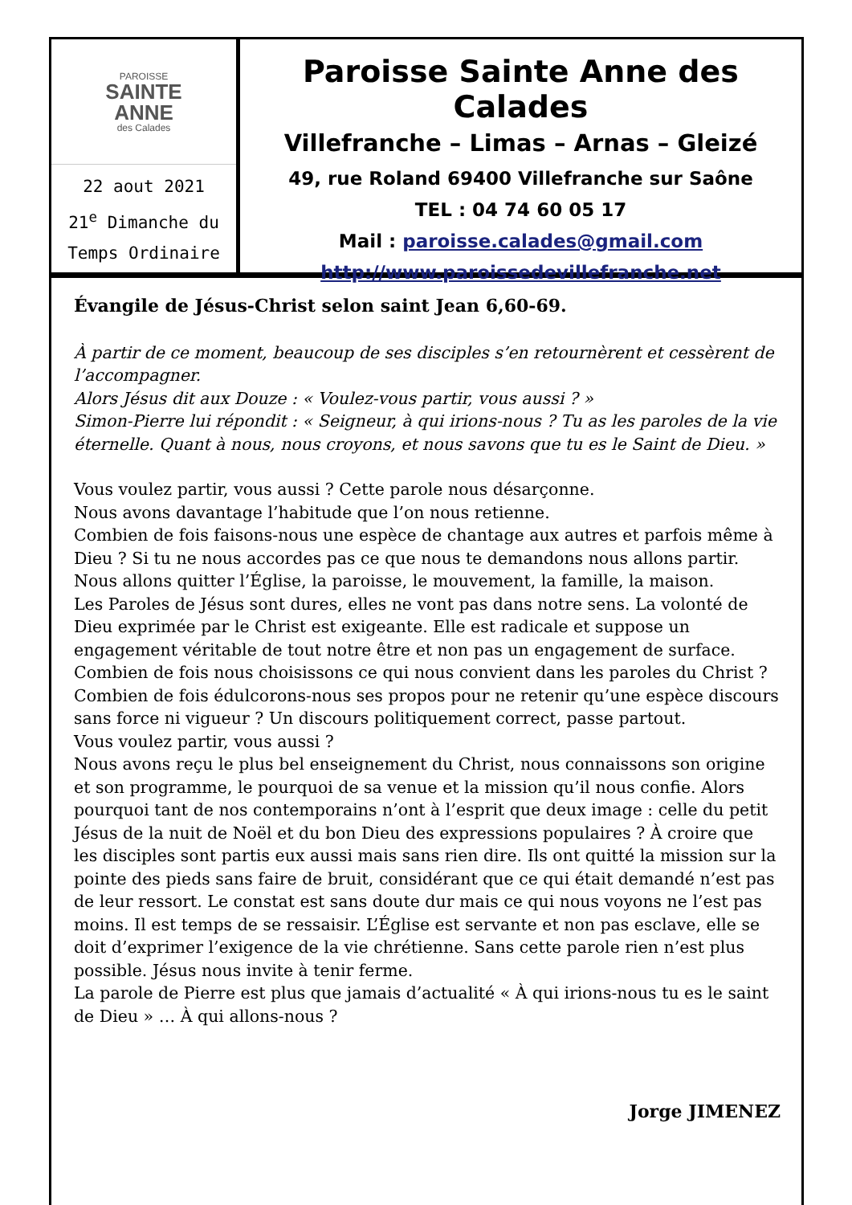PAROISSE
SAINTE
ANNE
des Calades
22 aout 2021
21<sup>e</sup> Dimanche du
Temps Ordinaire
Paroisse Sainte Anne des Calades
Villefranche – Limas – Arnas – Gleizé
49, rue Roland 69400 Villefranche sur Saône
TEL : 04 74 60 05 17
Mail : paroisse.calades@gmail.com
http://www.paroissedevillefranche.net
Évangile de Jésus-Christ selon saint Jean 6,60-69.
À partir de ce moment, beaucoup de ses disciples s’en retournèrent et cessèrent de l’accompagner.
Alors Jésus dit aux Douze : « Voulez-vous partir, vous aussi ? »
Simon-Pierre lui répondit : « Seigneur, à qui irions-nous ? Tu as les paroles de la vie éternelle. Quant à nous, nous croyons, et nous savons que tu es le Saint de Dieu. »
Vous voulez partir, vous aussi ? Cette parole nous désarçonne.
Nous avons davantage l’habitude que l’on nous retienne.
Combien de fois faisons-nous une espèce de chantage aux autres et parfois même à Dieu ? Si tu ne nous accordes pas ce que nous te demandons nous allons partir. Nous allons quitter l’Église, la paroisse, le mouvement, la famille, la maison.
Les Paroles de Jésus sont dures, elles ne vont pas dans notre sens. La volonté de Dieu exprimée par le Christ est exigeante. Elle est radicale et suppose un engagement véritable de tout notre être et non pas un engagement de surface. Combien de fois nous choisissons ce qui nous convient dans les paroles du Christ ? Combien de fois édulcorons-nous ses propos pour ne retenir qu’une espèce discours sans force ni vigueur ? Un discours politiquement correct, passe partout.
Vous voulez partir, vous aussi ?
Nous avons reçu le plus bel enseignement du Christ, nous connaissons son origine et son programme, le pourquoi de sa venue et la mission qu’il nous confie. Alors pourquoi tant de nos contemporains n’ont à l’esprit que deux image : celle du petit Jésus de la nuit de Noël et du bon Dieu des expressions populaires ? À croire que les disciples sont partis eux aussi mais sans rien dire. Ils ont quitté la mission sur la pointe des pieds sans faire de bruit, considérant que ce qui était demandé n’est pas de leur ressort. Le constat est sans doute dur mais ce qui nous voyons ne l’est pas moins. Il est temps de se ressaisir. L’Église est servante et non pas esclave, elle se doit d’exprimer l’exigence de la vie chrétienne. Sans cette parole rien n’est plus possible. Jésus nous invite à tenir ferme.
La parole de Pierre est plus que jamais d’actualité « À qui irions-nous tu es le saint de Dieu » … À qui allons-nous ?
Jorge JIMENEZ